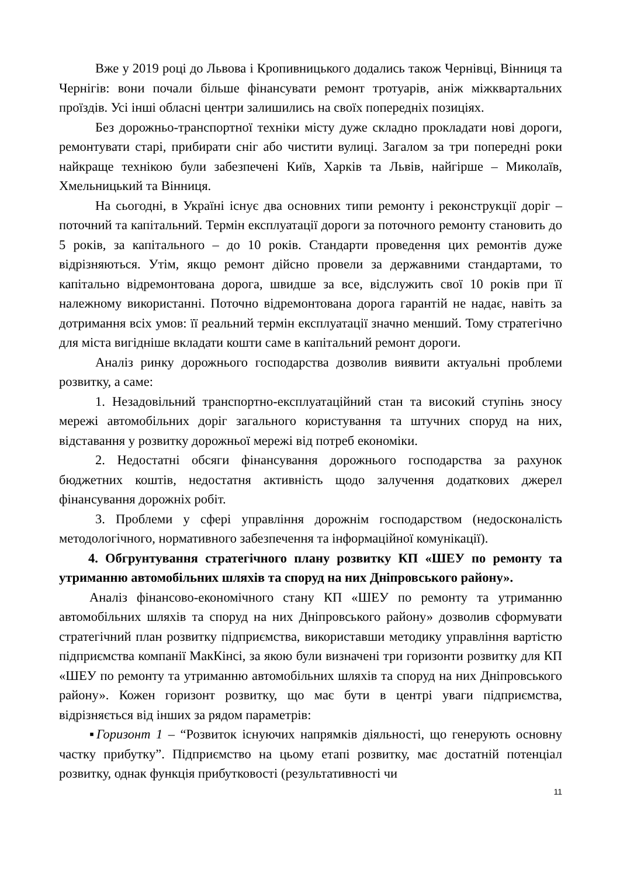Вже у 2019 році до Львова і Кропивницького додались також Чернівці, Вінниця та Чернігів: вони почали більше фінансувати ремонт тротуарів, аніж міжквартальних проїздів. Усі інші обласні центри залишились на своїх попередніх позиціях.
Без дорожньо-транспортної техніки місту дуже складно прокладати нові дороги, ремонтувати старі, прибирати сніг або чистити вулиці. Загалом за три попередні роки найкраще технікою були забезпечені Київ, Харків та Львів, найгірше – Миколаїв, Хмельницький та Вінниця.
На сьогодні, в Україні існує два основних типи ремонту і реконструкції доріг – поточний та капітальний. Термін експлуатації дороги за поточного ремонту становить до 5 років, за капітального – до 10 років. Стандарти проведення цих ремонтів дуже відрізняються. Утім, якщо ремонт дійсно провели за державними стандартами, то капітально відремонтована дорога, швидше за все, відслужить свої 10 років при її належному використанні. Поточно відремонтована дорога гарантій не надає, навіть за дотримання всіх умов: її реальний термін експлуатації значно менший. Тому стратегічно для міста вигідніше вкладати кошти саме в капітальний ремонт дороги.
Аналіз ринку дорожнього господарства дозволив виявити актуальні проблеми розвитку, а саме:
1. Незадовільний транспортно-експлуатаційний стан та високий ступінь зносу мережі автомобільних доріг загального користування та штучних споруд на них, відставання у розвитку дорожньої мережі від потреб економіки.
2. Недостатні обсяги фінансування дорожнього господарства за рахунок бюджетних коштів, недостатня активність щодо залучення додаткових джерел фінансування дорожніх робіт.
3. Проблеми у сфері управління дорожнім господарством (недосконалість методологічного, нормативного забезпечення та інформаційної комунікації).
4. Обгрунтування стратегічного плану розвитку КП «ШЕУ по ремонту та утриманню автомобільних шляхів та споруд на них Дніпровського району».
Аналіз фінансово-економічного стану КП «ШЕУ по ремонту та утриманню автомобільних шляхів та споруд на них Дніпровського району» дозволив сформувати стратегічний план розвитку підприємства, використавши методику управління вартістю підприємства компанії МакКінсі, за якою були визначені три горизонти розвитку для КП «ШЕУ по ремонту та утриманню автомобільних шляхів та споруд на них Дніпровського району». Кожен горизонт розвитку, що має бути в центрі уваги підприємства, відрізняється від інших за рядом параметрів:
▪Горизонт 1 – “Розвиток існуючих напрямків діяльності, що генерують основну частку прибутку”. Підприємство на цьому етапі розвитку, має достатній потенціал розвитку, однак функція прибутковості (результативності чи
11